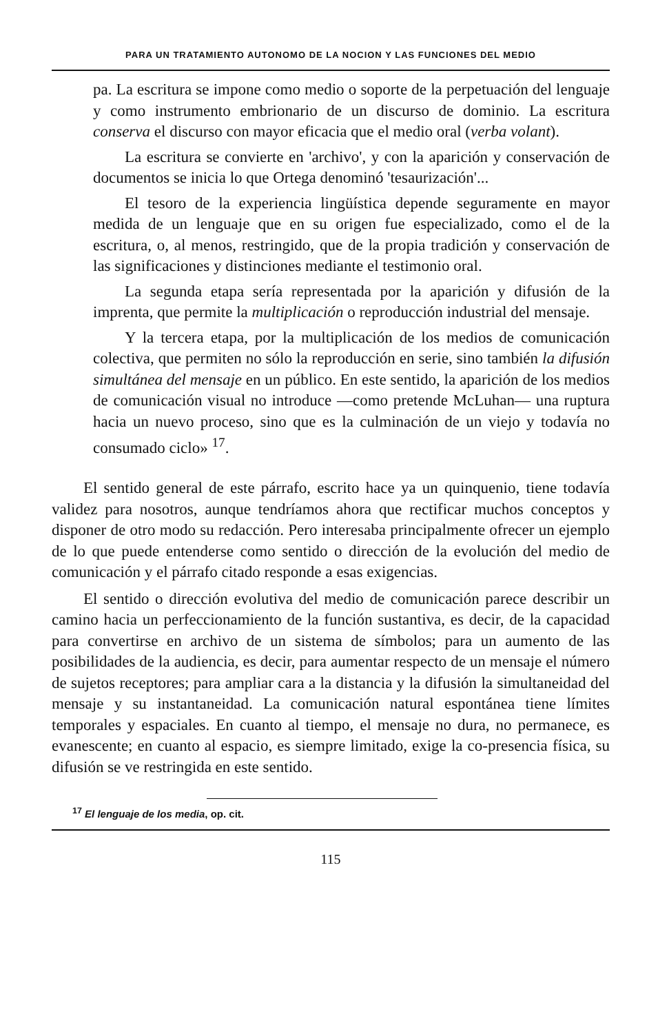PARA UN TRATAMIENTO AUTONOMO DE LA NOCION Y LAS FUNCIONES DEL MEDIO
pa. La escritura se impone como medio o soporte de la perpetuación del lenguaje y como instrumento embrionario de un discurso de dominio. La escritura conserva el discurso con mayor eficacia que el medio oral (verba volant).
La escritura se convierte en 'archivo', y con la aparición y conservación de documentos se inicia lo que Ortega denominó 'tesaurización'...
El tesoro de la experiencia lingüística depende seguramente en mayor medida de un lenguaje que en su origen fue especializado, como el de la escritura, o, al menos, restringido, que de la propia tradición y conservación de las significaciones y distinciones mediante el testimonio oral.
La segunda etapa sería representada por la aparición y difusión de la imprenta, que permite la multiplicación o reproducción industrial del mensaje.
Y la tercera etapa, por la multiplicación de los medios de comunicación colectiva, que permiten no sólo la reproducción en serie, sino también la difusión simultánea del mensaje en un público. En este sentido, la aparición de los medios de comunicación visual no introduce —como pretende McLuhan— una ruptura hacia un nuevo proceso, sino que es la culminación de un viejo y todavía no consumado ciclo» <sup>17</sup>.
El sentido general de este párrafo, escrito hace ya un quinquenio, tiene todavía validez para nosotros, aunque tendríamos ahora que rectificar muchos conceptos y disponer de otro modo su redacción. Pero interesaba principalmente ofrecer un ejemplo de lo que puede entenderse como sentido o dirección de la evolución del medio de comunicación y el párrafo citado responde a esas exigencias.
El sentido o dirección evolutiva del medio de comunicación parece describir un camino hacia un perfeccionamiento de la función sustantiva, es decir, de la capacidad para convertirse en archivo de un sistema de símbolos; para un aumento de las posibilidades de la audiencia, es decir, para aumentar respecto de un mensaje el número de sujetos receptores; para ampliar cara a la distancia y la difusión la simultaneidad del mensaje y su instantaneidad. La comunicación natural espontánea tiene límites temporales y espaciales. En cuanto al tiempo, el mensaje no dura, no permanece, es evanescente; en cuanto al espacio, es siempre limitado, exige la co-presencia física, su difusión se ve restringida en este sentido.
<sup>17</sup> El lenguaje de los media, op. cit.
115